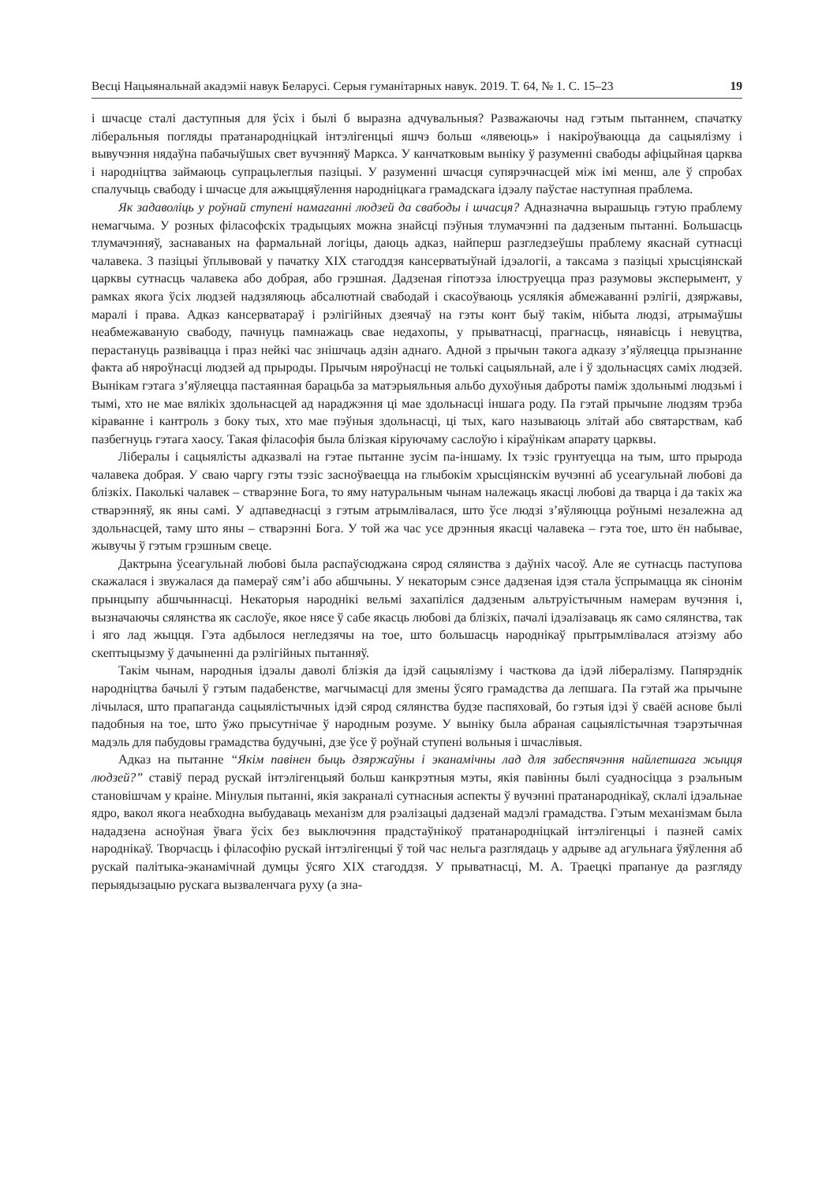Весці Нацыянальнай акадэміі навук Беларусі. Серыя гуманітарных навук. 2019. Т. 64, № 1. С. 15–23 19
і шчасце сталі даступныя для ўсіх і былі б выразна адчувальныя? Разважаючы над гэтым пытаннем, спачатку ліберальныя погляды пратанародніцкай інтэлігенцыі яшчэ больш «лявеюць» і накіроўваюцца да сацыялізму і вывучэння нядаўна пабачыўшых свет вучэнняў Маркса. У канчатковым выніку ў разуменні свабоды афіцыйная царква і народніцтва займаюць супрацьлеглыя пазіцыі. У разуменні шчасця супярэчнасцей між імі менш, але ў спробах спалучыць свабоду і шчасце для ажыццяўлення народніцкага грамадскага ідэалу паўстае наступная праблема.
Як задаволіць у роўнай ступені намаганні людзей да свабоды і шчасця? Адназначна вырашыць гэтую праблему немагчыма. У розных філасофскіх традыцыях можна знайсці пэўныя тлумачэнні па дадзеным пытанні. Большасць тлумачэнняў, заснаваных на фармальнай логіцы, даюць адказ, найперш разгледзеўшы праблему якаснай сутнасці чалавека. З пазіцыі ўплывовай у пачатку XIX стагоддзя кансерватыўнай ідэалогіі, а таксама з пазіцыі хрысціянскай царквы сутнасць чалавека або добрая, або грэшная. Дадзеная гіпотэза ілюструецца праз разумовы эксперымент, у рамках якога ўсіх людзей надзяляюць абсалютнай свабодай і скасоўваюць усялякія абмежаванні рэлігіі, дзяржавы, маралі і права. Адказ кансерватараў і рэлігійных дзеячаў на гэты конт быў такім, нібыта людзі, атрымаўшы неабмежаваную свабоду, пачнуць памнажаць свае недахопы, у прыватнасці, прагнасць, нянавісць і невуцтва, перастануць развівацца і праз нейкі час знішчаць адзін аднаго. Адной з прычын такога адказу з’яўляецца прызнанне факта аб няроўнасці людзей ад прыроды. Прычым няроўнасці не толькі сацыяльнай, але і ў здольнасцях саміх людзей. Вынікам гэтага з’яўляецца пастаянная барацьба за матэрыяльныя альбо духоўныя даброты паміж здольнымі людзьмі і тымі, хто не мае вялікіх здольнасцей ад нараджэння ці мае здольнасці іншага роду. Па гэтай прычыне людзям трэба кіраванне і кантроль з боку тых, хто мае пэўныя здольнасці, ці тых, каго называюць элітай або святарствам, каб пазбегнуць гэтага хаосу. Такая філасофія была блізкая кіруючаму саслоўю і кіраўнікам апарату царквы.
Лібералы і сацыялісты адказвалі на гэтае пытанне зусім па-іншаму. Іх тэзіс грунтуецца на тым, што прырода чалавека добрая. У сваю чаргу гэты тэзіс засноўваецца на глыбокім хрысціянскім вучэнні аб усеагульнай любові да блізкіх. Паколькі чалавек – стварэнне Бога, то яму натуральным чынам належаць якасці любові да тварца і да такіх жа стварэнняў, як яны самі. У адпаведнасці з гэтым атрымлівалася, што ўсе людзі з’яўляюцца роўнымі незалежна ад здольнасцей, таму што яны – стварэнні Бога. У той жа час усе дрэнныя якасці чалавека – гэта тое, што ён набывае, жывучы ў гэтым грэшным свеце.
Дактрына ўсеагульнай любові была распаўсюджана сярод сялянства з даўніх часоў. Але яе сутнасць паступова скажалася і звужалася да памераў сям’і або абшчыны. У некаторым сэнсе дадзеная ідэя стала ўспрымацца як сінонім прынцыпу абшчыннасці. Некаторыя народнікі вельмі захапіліся дадзеным альтруістычным намерам вучэння і, вызначаючы сялянства як саслоўе, якое нясе ў сабе якасць любові да блізкіх, пачалі ідэалізаваць як само сялянства, так і яго лад жыцця. Гэта адбылося негледзячы на тое, што большасць народнікаў прытрымлівалася атэізму або скептыцызму ў дачыненні да рэлігійных пытанняў.
Такім чынам, народныя ідэалы даволі блізкія да ідэй сацыялізму і часткова да ідэй лібералізму. Папярэднік народніцтва бачылі ў гэтым падабенстве, магчымасці для змены ўсяго грамадства да лепшага. Па гэтай жа прычыне лічылася, што прапаганда сацыялістычных ідэй сярод сялянства будзе паспяховай, бо гэтыя ідэі ў сваёй аснове былі падобныя на тое, што ўжо прысутнічае ў народным розуме. У выніку была абраная сацыялістычная тэарэтычная мадэль для пабудовы грамадства будучыні, дзе ўсе ў роўнай ступені вольныя і шчаслівыя.
Адказ на пытанне “Якім павінен быць дзяржаўны і эканамічны лад для забеспячэння найлепшага жыцця людзей?” ставіў перад рускай інтэлігенцыяй больш канкрэтныя мэты, якія павінны былі суадносіцца з рэальным становішчам у краіне. Мінулыя пытанні, якія закраналі сутнасныя аспекты ў вучэнні пратанароднікаў, склалі ідэальнае ядро, вакол якога неабходна выбудаваць механізм для рэалізацыі дадзенай мадэлі грамадства. Гэтым механізмам была нададзена асноўная ўвага ўсіх без выключэння прадстаўнікоў пратанародніцкай інтэлігенцыі і пазней саміх народнікаў. Творчасць і філасофію рускай інтэлігенцыі ў той час нельга разглядаць у адрыве ад агульнага ўяўлення аб рускай палітыка-эканамічнай думцы ўсяго XIX стагоддзя. У прыватнасці, М. А. Траецкі прапануе да разгляду перыядызацыю рускага вызваленчага руху (а зна-